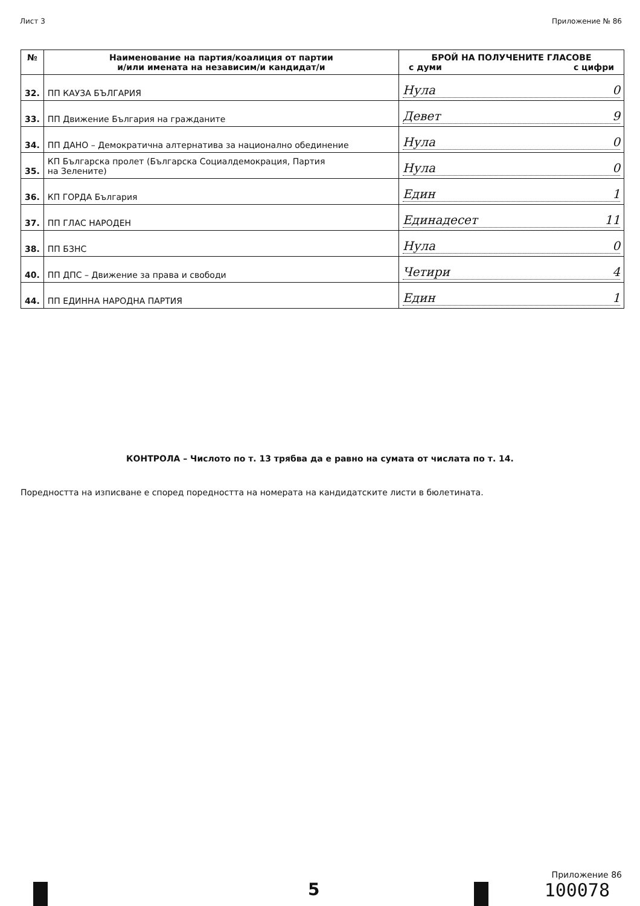Лист 3 Приложение № 86
| № | Наименование на партия/коалиция от партии и/или имената на независим/и кандидат/и | БРОЙ НА ПОЛУЧЕНИТЕ ГЛАСОВЕ с думи с цифри |
| --- | --- | --- |
| 32. | ПП КАУЗА БЪЛГАРИЯ | Нула 0 |
| 33. | ПП Движение България на гражданите | Девет 9 |
| 34. | ПП ДАНО – Демократична алтернатива за национално обединение | Нула 0 |
| 35. | КП Българска пролет (Българска Социалдемокрация, Партия на Зелените) | Нула 0 |
| 36. | КП ГОРДА България | Един 1 |
| 37. | ПП ГЛАС НАРОДЕН | Единадесет 11 |
| 38. | ПП БЗНС | Нула 0 |
| 40. | ПП ДПС – Движение за права и свободи | Четири 4 |
| 44. | ПП ЕДИННА НАРОДНА ПАРТИЯ | Един 1 |
КОНТРОЛА – Числото по т. 13 трябва да е равно на сумата от числата по т. 14.
Поредността на изписване е според поредността на номерата на кандидатските листи в бюлетината.
Приложение 86
5 100078